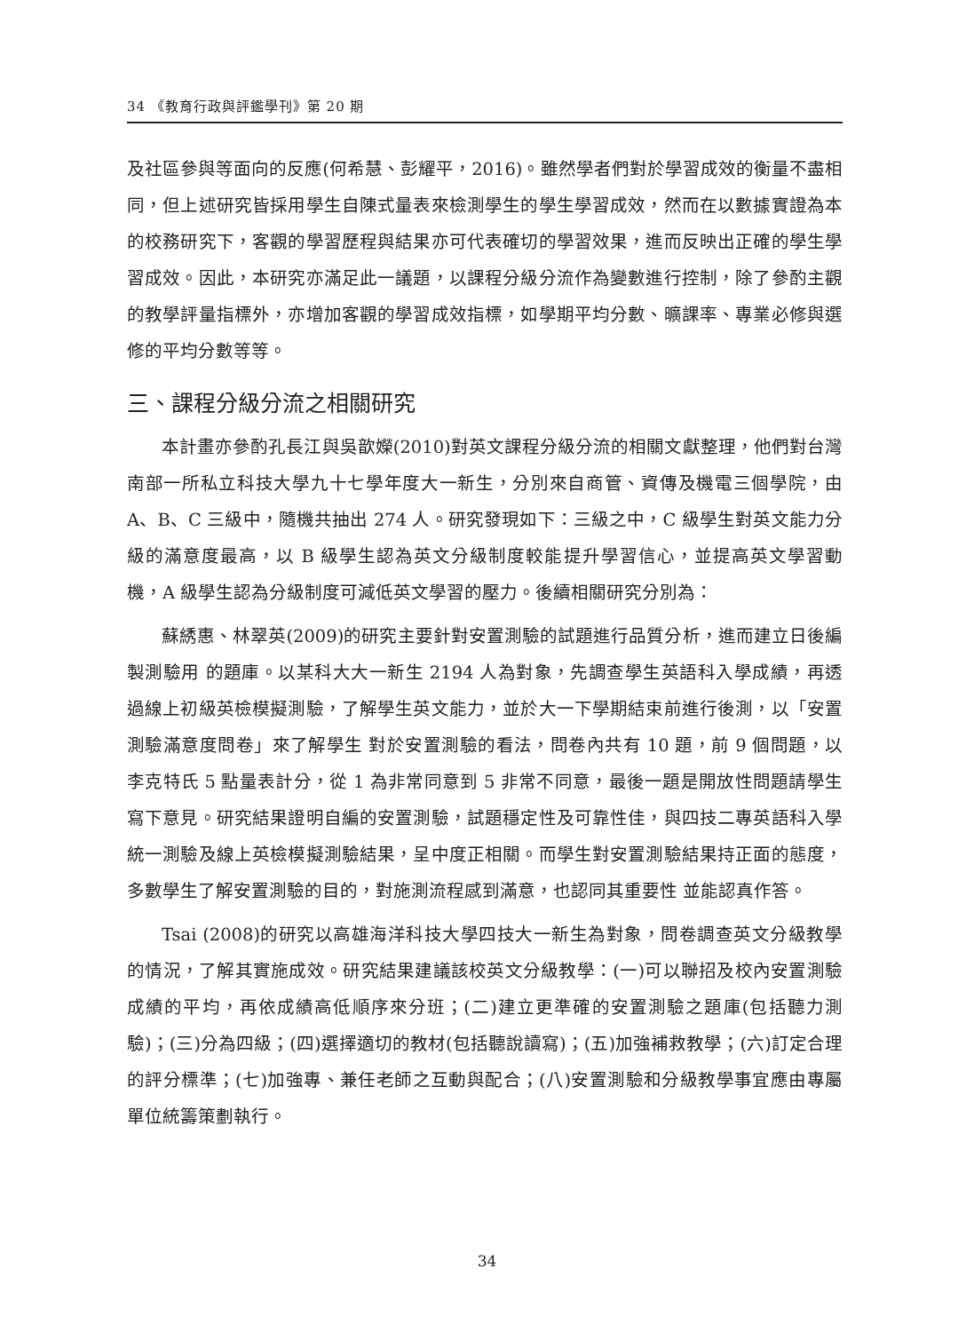34 《教育行政與評鑑學刊》第 20 期
及社區參與等面向的反應(何希慧、彭耀平，2016)。雖然學者們對於學習成效的衡量不盡相同，但上述研究皆採用學生自陳式量表來檢測學生的學生學習成效，然而在以數據實證為本的校務研究下，客觀的學習歷程與結果亦可代表確切的學習效果，進而反映出正確的學生學習成效。因此，本研究亦滿足此一議題，以課程分級分流作為變數進行控制，除了參酌主觀的教學評量指標外，亦增加客觀的學習成效指標，如學期平均分數、曠課率、專業必修與選修的平均分數等等。
三、課程分級分流之相關研究
本計畫亦參酌孔長江與吳歆嬫(2010)對英文課程分級分流的相關文獻整理，他們對台灣南部一所私立科技大學九十七學年度大一新生，分別來自商管、資傳及機電三個學院，由 A、B、C 三級中，隨機共抽出 274 人。研究發現如下：三級之中，C 級學生對英文能力分級的滿意度最高，以 B 級學生認為英文分級制度較能提升學習信心，並提高英文學習動機，A 級學生認為分級制度可減低英文學習的壓力。後續相關研究分別為：
蘇綉惠、林翠英(2009)的研究主要針對安置測驗的試題進行品質分析，進而建立日後編製測驗用 的題庫。以某科大大一新生 2194 人為對象，先調查學生英語科入學成績，再透過線上初級英檢模擬測驗，了解學生英文能力，並於大一下學期結束前進行後測，以「安置測驗滿意度問卷」來了解學生 對於安置測驗的看法，問卷內共有 10 題，前 9 個問題，以李克特氏 5 點量表計分，從 1 為非常同意到 5 非常不同意，最後一題是開放性問題請學生寫下意見。研究結果證明自編的安置測驗，試題穩定性及可靠性佳，與四技二專英語科入學統一測驗及線上英檢模擬測驗結果，呈中度正相關。而學生對安置測驗結果持正面的態度，多數學生了解安置測驗的目的，對施測流程感到滿意，也認同其重要性 並能認真作答。
Tsai (2008)的研究以高雄海洋科技大學四技大一新生為對象，問卷調查英文分級教學的情況，了解其實施成效。研究結果建議該校英文分級教學：(一)可以聯招及校內安置測驗成績的平均，再依成績高低順序來分班；(二)建立更準確的安置測驗之題庫(包括聽力測驗)；(三)分為四級；(四)選擇適切的教材(包括聽說讀寫)；(五)加強補救教學；(六)訂定合理的評分標準；(七)加強專、兼任老師之互動與配合；(八)安置測驗和分級教學事宜應由專屬單位統籌策劃執行。
34